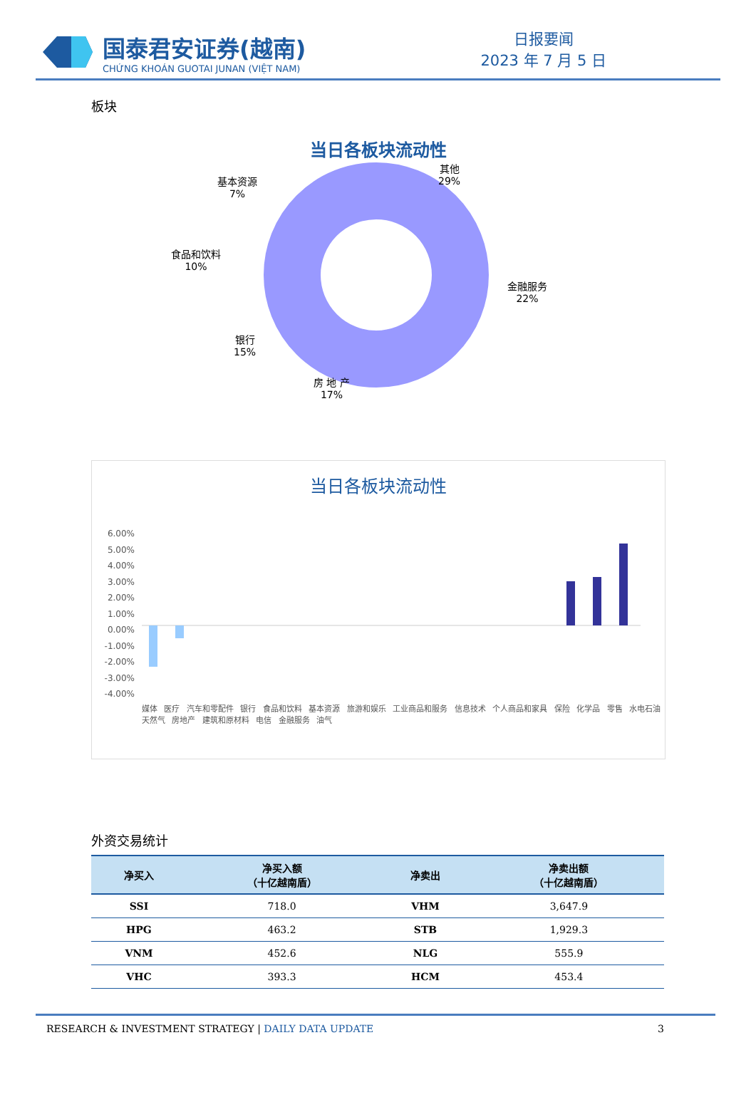国泰君安证券(越南)
CHỨNG KHOÁN GUOTAI JUNAN (VIỆT NAM)
日报要闻
2023 年 7 月 5 日
板块
当日各板块流动性
基本资源
7%
其他
29%
食品和饮料
10%
金融服务
22%
银行
15%
房 地 产
17%
当日各板块流动性
6.00%
5.00%
4.00%
3.00%
2.00%
1.00%
0.00%
-1.00%
-2.00%
-3.00%
-4.00%
媒体 医疗 汽车和零配件 银行 食品和饮料 基本资源 旅游和娱乐 工业商品和服务 信息技术 个人商品和家具 保险 化学品 零售 水电石油天然气 房地产 建筑和原材料 电信 金融服务 油气
外资交易统计
| 净买入 | 净买入额 （十亿越南盾） | 净卖出 | 净卖出额 （十亿越南盾） |
| --- | --- | --- | --- |
| SSI | 718.0 | VHM | 3,647.9 |
| HPG | 463.2 | STB | 1,929.3 |
| VNM | 452.6 | NLG | 555.9 |
| VHC | 393.3 | HCM | 453.4 |
RESEARCH & INVESTMENT STRATEGY | DAILY DATA UPDATE 3